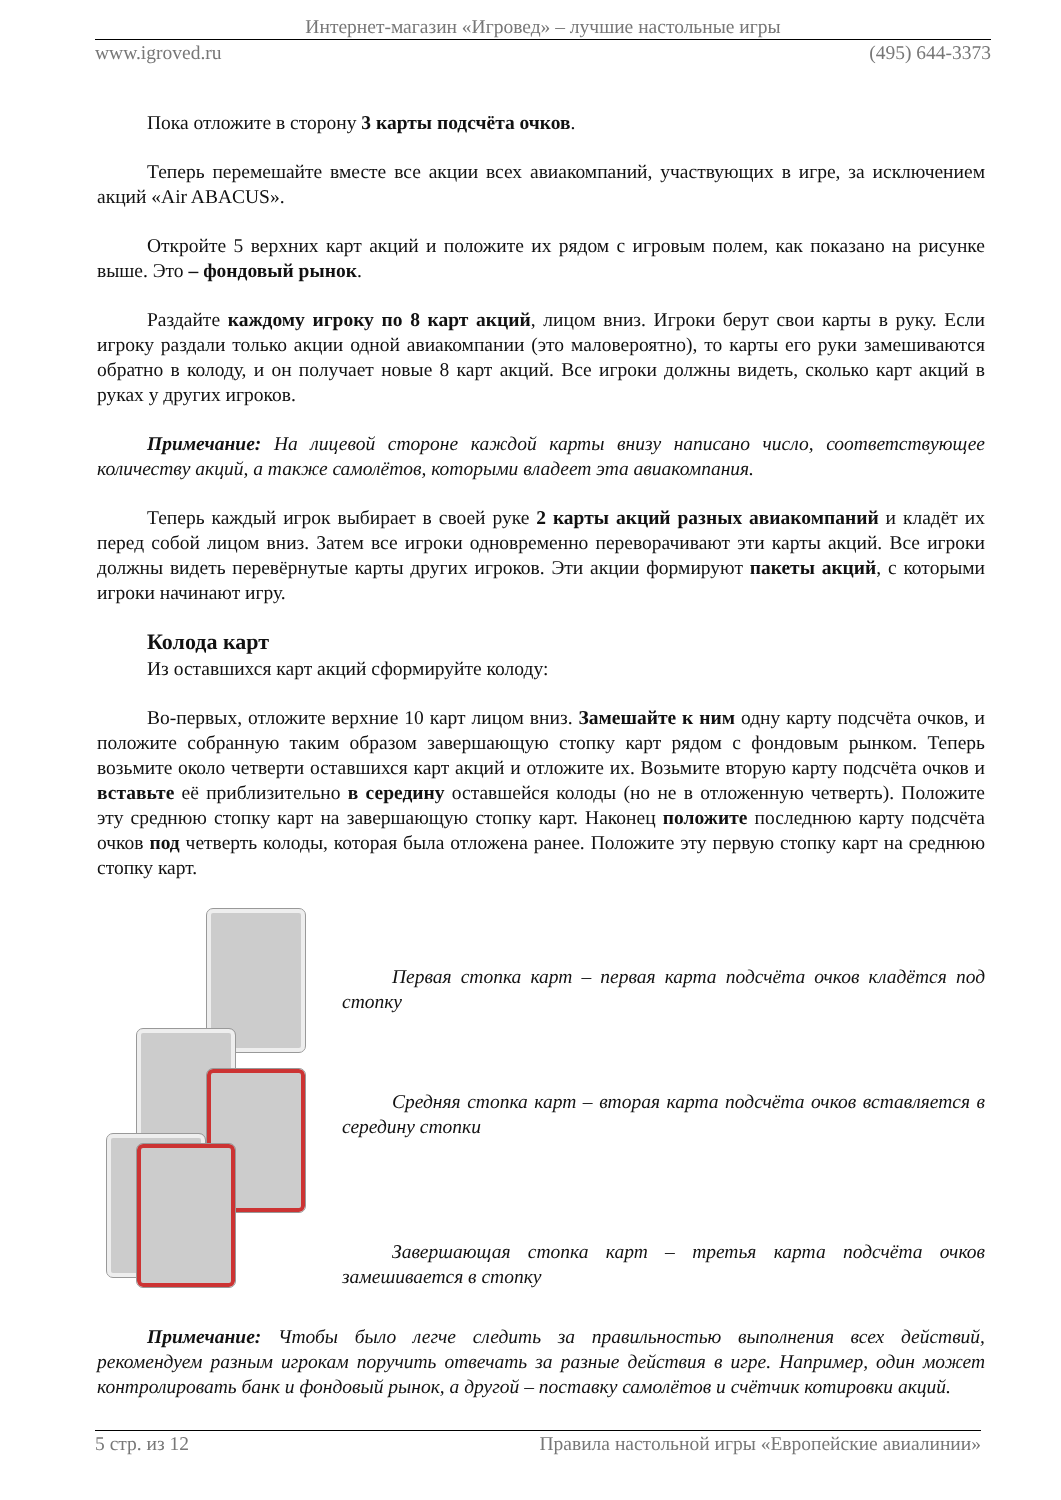Интернет-магазин «Игровед» – лучшие настольные игры
www.igroved.ru (495) 644-3373
Пока отложите в сторону 3 карты подсчёта очков.
Теперь перемешайте вместе все акции всех авиакомпаний, участвующих в игре, за исключением акций «Air ABACUS».
Откройте 5 верхних карт акций и положите их рядом с игровым полем, как показано на рисунке выше. Это – фондовый рынок.
Раздайте каждому игроку по 8 карт акций, лицом вниз. Игроки берут свои карты в руку. Если игроку раздали только акции одной авиакомпании (это маловероятно), то карты его руки замешиваются обратно в колоду, и он получает новые 8 карт акций. Все игроки должны видеть, сколько карт акций в руках у других игроков.
Примечание: На лицевой стороне каждой карты внизу написано число, соответствующее количеству акций, а также самолётов, которыми владеет эта авиакомпания.
Теперь каждый игрок выбирает в своей руке 2 карты акций разных авиакомпаний и кладёт их перед собой лицом вниз. Затем все игроки одновременно переворачивают эти карты акций. Все игроки должны видеть перевёрнутые карты других игроков. Эти акции формируют пакеты акций, с которыми игроки начинают игру.
Колода карт
Из оставшихся карт акций сформируйте колоду:
Во-первых, отложите верхние 10 карт лицом вниз. Замешайте к ним одну карту подсчёта очков, и положите собранную таким образом завершающую стопку карт рядом с фондовым рынком. Теперь возьмите около четверти оставшихся карт акций и отложите их. Возьмите вторую карту подсчёта очков и вставьте её приблизительно в середину оставшейся колоды (но не в отложенную четверть). Положите эту среднюю стопку карт на завершающую стопку карт. Наконец положите последнюю карту подсчёта очков под четверть колоды, которая была отложена ранее. Положите эту первую стопку карт на среднюю стопку карт.
Первая стопка карт – первая карта подсчёта очков кладётся под стопку
Средняя стопка карт – вторая карта подсчёта очков вставляется в середину стопки
Завершающая стопка карт – третья карта подсчёта очков замешивается в стопку
Примечание: Чтобы было легче следить за правильностью выполнения всех действий, рекомендуем разным игрокам поручить отвечать за разные действия в игре. Например, один может контролировать банк и фондовый рынок, а другой – поставку самолётов и счётчик котировки акций.
5 стр. из 12 Правила настольной игры «Европейские авиалинии»